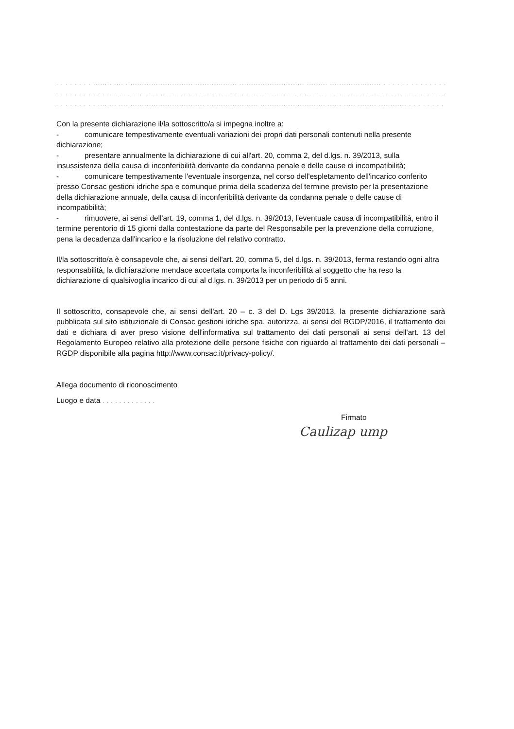. . . . . . . . ........ .... ................................................ ............................ ......... ...................... . . . . . . . . . . . . . . . . . . .
. . . . . . . . . . . ........ ...... ...... .. ........ .......... ........ .... ................. ...... .......... ........................................... ........................
. . . . . . . . . ........ ..................................... ...................... ............................ ...... ..... ........ ............ . . . . . . . . .
Con la presente dichiarazione il/la sottoscritto/a si impegna inoltre a:
- comunicare tempestivamente eventuali variazioni dei propri dati personali contenuti nella presente dichiarazione;
- presentare annualmente la dichiarazione di cui all'art. 20, comma 2, del d.lgs. n. 39/2013, sulla insussistenza della causa di inconferibilità derivante da condanna penale e delle cause di incompatibilità;
- comunicare tempestivamente l'eventuale insorgenza, nel corso dell'espletamento dell'incarico conferito presso Consac gestioni idriche spa e comunque prima della scadenza del termine previsto per la presentazione della dichiarazione annuale, della causa di inconferibilità derivante da condanna penale o delle cause di incompatibilità;
- rimuovere, ai sensi dell'art. 19, comma 1, del d.lgs. n. 39/2013, l'eventuale causa di incompatibilità, entro il termine perentorio di 15 giorni dalla contestazione da parte del Responsabile per la prevenzione della corruzione, pena la decadenza dall'incarico e la risoluzione del relativo contratto.
Il/la sottoscritto/a è consapevole che, ai sensi dell'art. 20, comma 5, del d.lgs. n. 39/2013, ferma restando ogni altra responsabilità, la dichiarazione mendace accertata comporta la inconferibilità al soggetto che ha reso la dichiarazione di qualsivoglia incarico di cui al d.lgs. n. 39/2013 per un periodo di 5 anni.
Il sottoscritto, consapevole che, ai sensi dell'art. 20 – c. 3 del D. Lgs 39/2013, la presente dichiarazione sarà pubblicata sul sito istituzionale di Consac gestioni idriche spa, autorizza, ai sensi del RGDP/2016, il trattamento dei dati e dichiara di aver preso visione dell'informativa sul trattamento dei dati personali ai sensi dell'art. 13 del Regolamento Europeo relativo alla protezione delle persone fisiche con riguardo al trattamento dei dati personali – RGDP disponibile alla pagina http://www.consac.it/privacy-policy/.
Allega documento di riconoscimento
Luogo e data . . . . . . . . . . . . .
Firmato
Caulizap ump